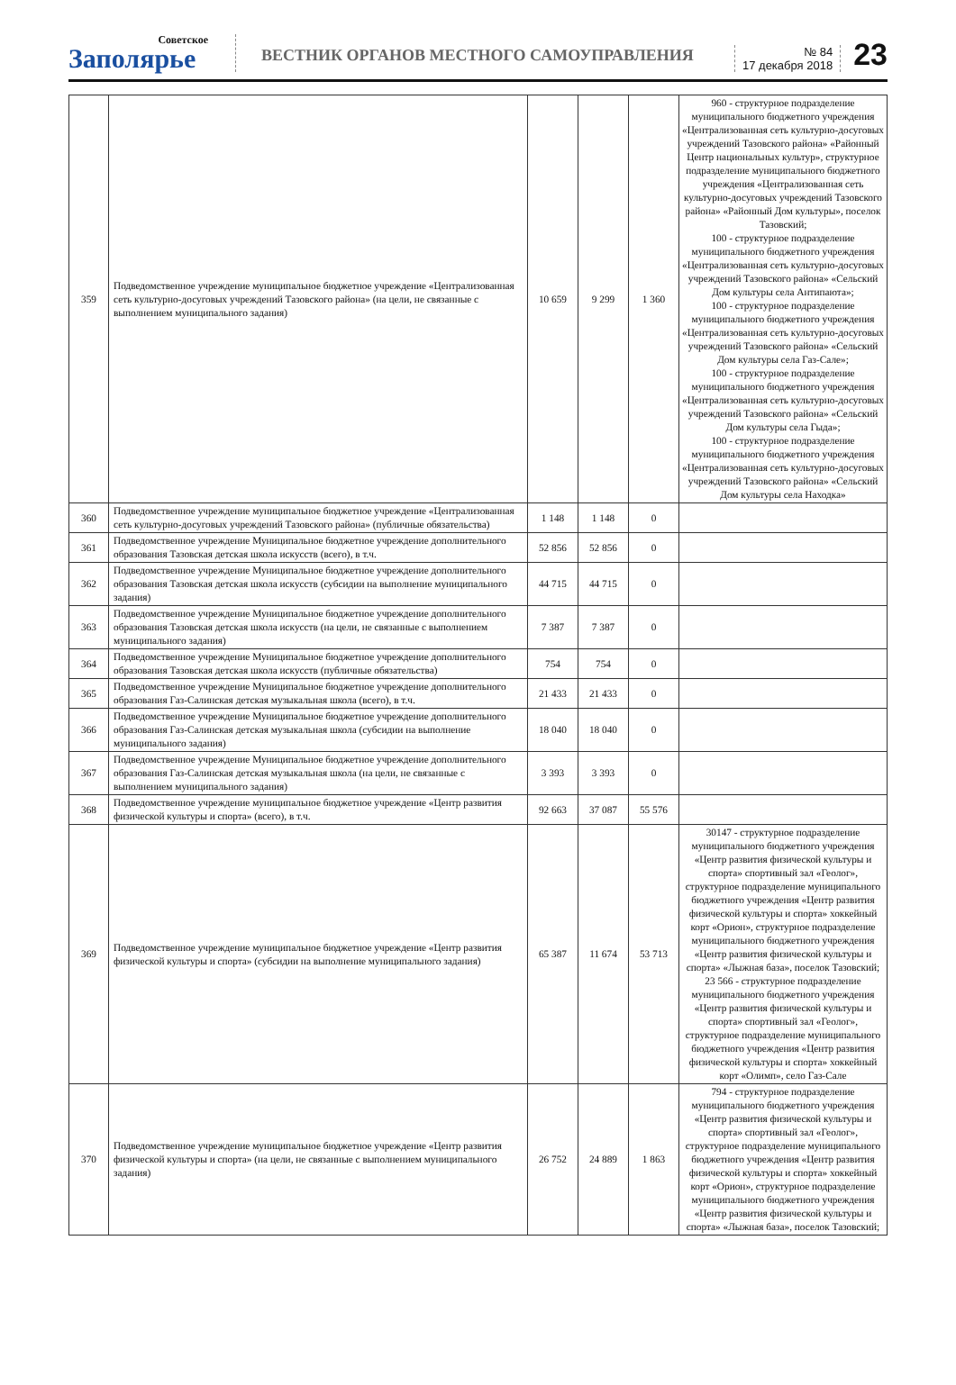Советское
Заполярье
ВЕСТНИК ОРГАНОВ МЕСТНОГО САМОУПРАВЛЕНИЯ
№ 84
17 декабря 2018
23
| 359 | Подведомственное учреждение муниципальное бюджетное учреждение «Централизованная сеть культурно-досуговых учреждений Тазовского района» (на цели, не связанные с выполнением муниципального задания) | 10 659 | 9 299 | 1 360 | 960 - структурное подразделение муниципального бюджетного учреждения «Централизованная сеть культурно-досуговых учреждений Тазовского района» «Районный Центр национальных культур», структурное подразделение муниципального бюджетного учреждения «Централизованная сеть культурно-досуговых учреждений Тазовского района» «Районный Дом культуры», поселок Тазовский; 100 - структурное подразделение муниципального бюджетного учреждения «Централизованная сеть культурно-досуговых учреждений Тазовского района» «Сельский Дом культуры села Антипаюта»; 100 - структурное подразделение муниципального бюджетного учреждения «Централизованная сеть культурно-досуговых учреждений Тазовского района» «Сельский Дом культуры села Газ-Сале»; 100 - структурное подразделение муниципального бюджетного учреждения «Централизованная сеть культурно-досуговых учреждений Тазовского района» «Сельский Дом культуры села Гыда»; 100 - структурное подразделение муниципального бюджетного учреждения «Централизованная сеть культурно-досуговых учреждений Тазовского района» «Сельский Дом культуры села Находка» |
| 360 | Подведомственное учреждение муниципальное бюджетное учреждение «Централизованная сеть культурно-досуговых учреждений Тазовского района» (публичные обязательства) | 1 148 | 1 148 | 0 | |
| 361 | Подведомственное учреждение Муниципальное бюджетное учреждение дополнительного образования Тазовская детская школа искусств (всего), в т.ч. | 52 856 | 52 856 | 0 | |
| 362 | Подведомственное учреждение Муниципальное бюджетное учреждение дополнительного образования Тазовская детская школа искусств (субсидии на выполнение муниципального задания) | 44 715 | 44 715 | 0 | |
| 363 | Подведомственное учреждение Муниципальное бюджетное учреждение дополнительного образования Тазовская детская школа искусств (на цели, не связанные с выполнением муниципального задания) | 7 387 | 7 387 | 0 | |
| 364 | Подведомственное учреждение Муниципальное бюджетное учреждение дополнительного образования Тазовская детская школа искусств (публичные обязательства) | 754 | 754 | 0 | |
| 365 | Подведомственное учреждение Муниципальное бюджетное учреждение дополнительного образования Газ-Салинская детская музыкальная школа (всего), в т.ч. | 21 433 | 21 433 | 0 | |
| 366 | Подведомственное учреждение Муниципальное бюджетное учреждение дополнительного образования Газ-Салинская детская музыкальная школа (субсидии на выполнение муниципального задания) | 18 040 | 18 040 | 0 | |
| 367 | Подведомственное учреждение Муниципальное бюджетное учреждение дополнительного образования Газ-Салинская детская музыкальная школа (на цели, не связанные с выполнением муниципального задания) | 3 393 | 3 393 | 0 | |
| 368 | Подведомственное учреждение муниципальное бюджетное учреждение «Центр развития физической культуры и спорта» (всего), в т.ч. | 92 663 | 37 087 | 55 576 | |
| 369 | Подведомственное учреждение муниципальное бюджетное учреждение «Центр развития физической культуры и спорта» (субсидии на выполнение муниципального задания) | 65 387 | 11 674 | 53 713 | 30147 - структурное подразделение муниципального бюджетного учреждения «Центр развития физической культуры и спорта» спортивный зал «Геолог», структурное подразделение муниципального бюджетного учреждения «Центр развития физической культуры и спорта» хоккейный корт «Орион», структурное подразделение муниципального бюджетного учреждения «Центр развития физической культуры и спорта» «Лыжная база», поселок Тазовский; 23 566 - структурное подразделение муниципального бюджетного учреждения «Центр развития физической культуры и спорта» спортивный зал «Геолог», структурное подразделение муниципального бюджетного учреждения «Центр развития физической культуры и спорта» хоккейный корт «Олимп», село Газ-Сале |
| 370 | Подведомственное учреждение муниципальное бюджетное учреждение «Центр развития физической культуры и спорта» (на цели, не связанные с выполнением муниципального задания) | 26 752 | 24 889 | 1 863 | 794 - структурное подразделение муниципального бюджетного учреждения «Центр развития физической культуры и спорта» спортивный зал «Геолог», структурное подразделение муниципального бюджетного учреждения «Центр развития физической культуры и спорта» хоккейный корт «Орион», структурное подразделение муниципального бюджетного учреждения «Центр развития физической культуры и спорта» «Лыжная база», поселок Тазовский; |